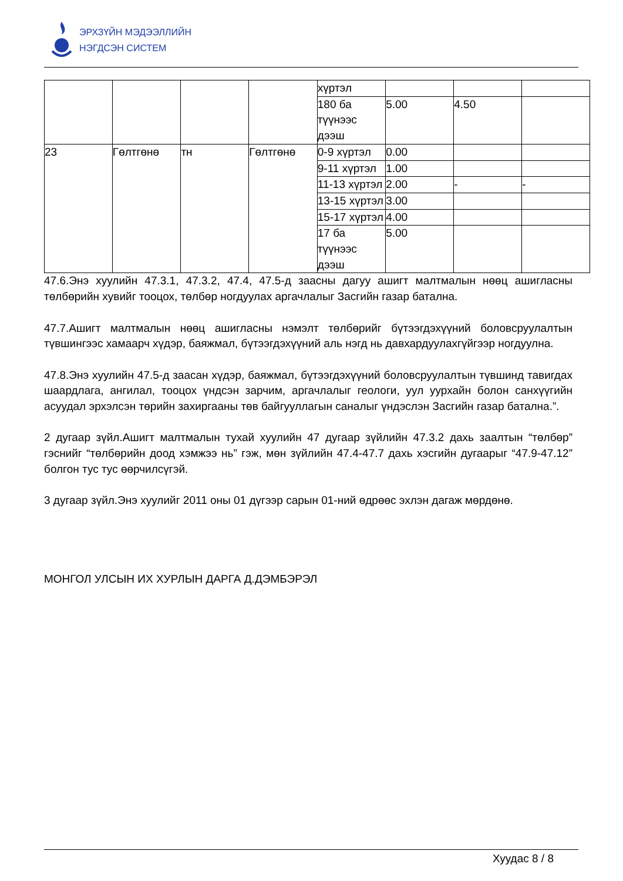ЭРХЗҮЙН МЭДЭЭЛЛИЙН
НЭГДСЭН СИСТЕМ
| | | | | хүртэл | | | |
| | | | | 180 ба түүнээс дээш | 5.00 | 4.50 | |
| 23 | Гөлтгөнө | тн | Гөлтгөнө | 0-9 хүртэл | 0.00 | | |
| | | | | 9-11 хүртэл | 1.00 | | |
| | | | | 11-13 хүртэл | 2.00 | - | - |
| | | | | 13-15 хүртэл | 3.00 | | |
| | | | | 15-17 хүртэл | 4.00 | | |
| | | | | 17 ба түүнээс дээш | 5.00 | | |
47.6.Энэ хуулийн 47.3.1, 47.3.2, 47.4, 47.5-д заасны дагуу ашигт малтмалын нөөц ашигласны төлбөрийн хувийг тооцох, төлбөр ногдуулах аргачлалыг Засгийн газар батална.
47.7.Ашигт малтмалын нөөц ашигласны нэмэлт төлбөрийг бүтээгдэхүүний боловсруулалтын түвшингээс хамаарч хүдэр, баяжмал, бүтээгдэхүүний аль нэгд нь давхардуулахгүйгээр ногдуулна.
47.8.Энэ хуулийн 47.5-д заасан хүдэр, баяжмал, бүтээгдэхүүний боловсруулалтын түвшинд тавигдах шаардлага, ангилал, тооцох үндсэн зарчим, аргачлалыг геологи, уул уурхайн болон санхүүгийн асуудал эрхэлсэн төрийн захиргааны төв байгууллагын саналыг үндэслэн Засгийн газар батална.”.
2 дугаар зүйл.Ашигт малтмалын тухай хуулийн 47 дугаар зүйлийн 47.3.2 дахь заалтын “төлбөр” гэснийг “төлбөрийн доод хэмжээ нь” гэж, мөн зүйлийн 47.4-47.7 дахь хэсгийн дугаарыг “47.9-47.12” болгон тус тус өөрчилсүгэй.
3 дугаар зүйл.Энэ хуулийг 2011 оны 01 дүгээр сарын 01-ний өдрөөс эхлэн дагаж мөрдөнө.
МОНГОЛ УЛСЫН ИХ ХУРЛЫН ДАРГА Д.ДЭМБЭРЭЛ
Хуудас 8 / 8